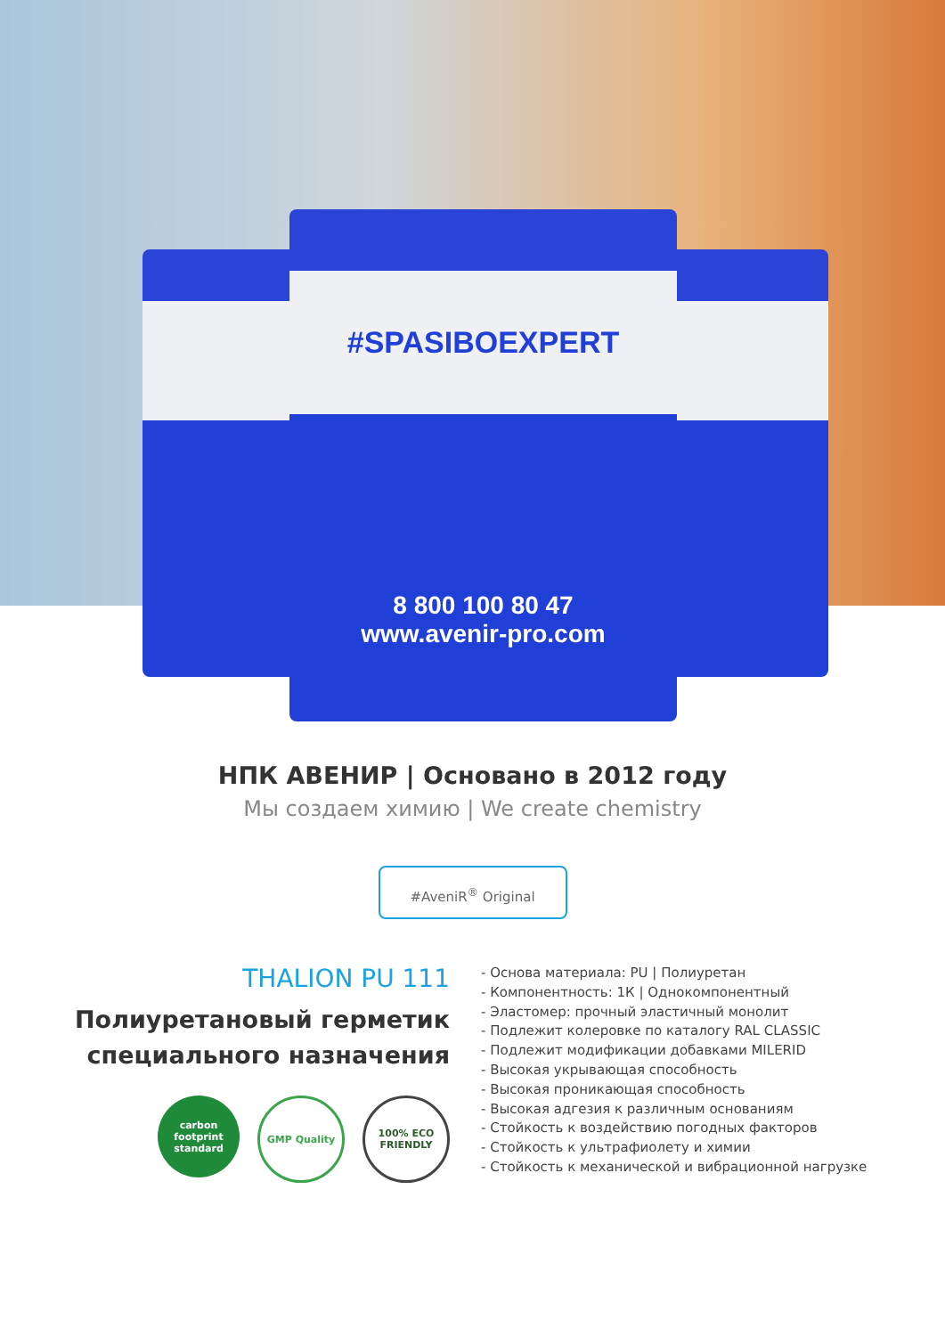#SPASIBOEXPERT
8 800 100 80 47
www.avenir-pro.com
НПК АВЕНИР | Основано в 2012 году
Мы создаем химию | We create chemistry
#AveniR<sup>®</sup> Original
THALION PU 111
Полиуретановый герметик
специального назначения
carbon footprint standard
GMP Quality 100% ECO FRIENDLY
- Основа материала: PU | Полиуретан
- Компонентность: 1К | Однокомпонентный
- Эластомер: прочный эластичный монолит
- Подлежит колеровке по каталогу RAL CLASSIC
- Подлежит модификации добавками MILERID
- Высокая укрывающая способность
- Высокая проникающая способность
- Высокая адгезия к различным основаниям
- Стойкость к воздействию погодных факторов
- Стойкость к ультрафиолету и химии
- Стойкость к механической и вибрационной нагрузке